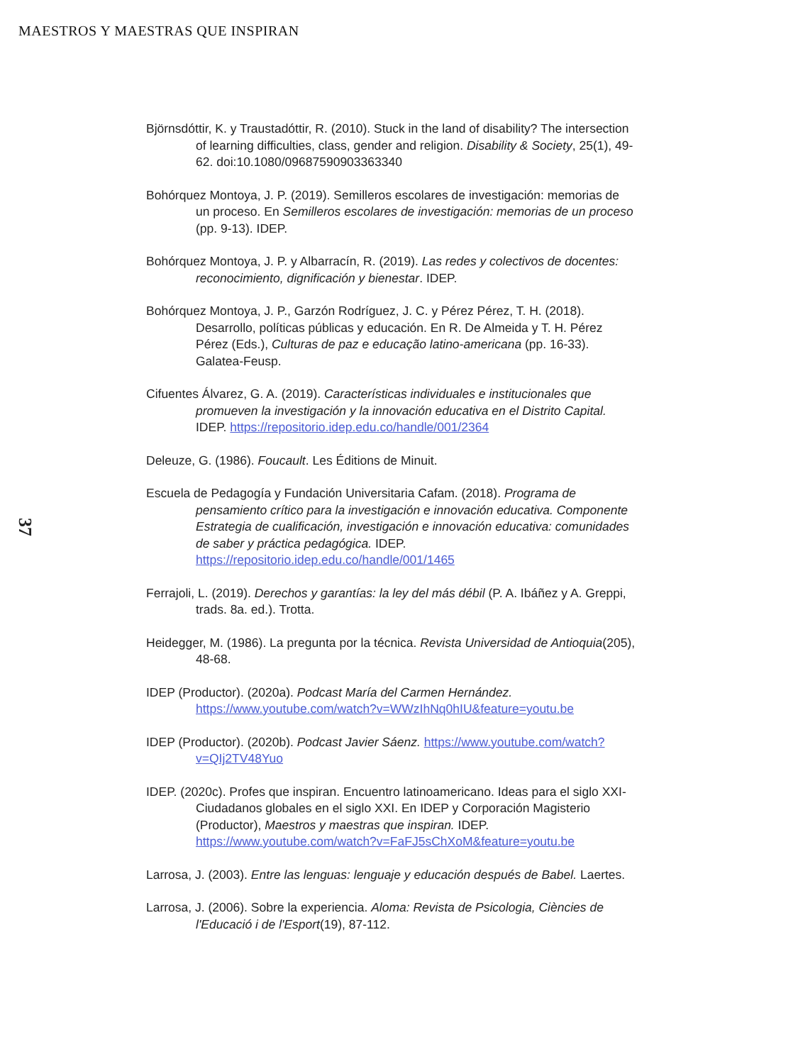MAESTROS Y MAESTRAS QUE INSPIRAN
37
Björnsdóttir, K. y Traustadóttir, R. (2010). Stuck in the land of disability? The intersection of learning difficulties, class, gender and religion. Disability & Society, 25(1), 49-62. doi:10.1080/09687590903363340
Bohórquez Montoya, J. P. (2019). Semilleros escolares de investigación: memorias de un proceso. En Semilleros escolares de investigación: memorias de un proceso (pp. 9-13). IDEP.
Bohórquez Montoya, J. P. y Albarracín, R. (2019). Las redes y colectivos de docentes: reconocimiento, dignificación y bienestar. IDEP.
Bohórquez Montoya, J. P., Garzón Rodríguez, J. C. y Pérez Pérez, T. H. (2018). Desarrollo, políticas públicas y educación. En R. De Almeida y T. H. Pérez Pérez (Eds.), Culturas de paz e educação latino-americana (pp. 16-33). Galatea-Feusp.
Cifuentes Álvarez, G. A. (2019). Características individuales e institucionales que promueven la investigación y la innovación educativa en el Distrito Capital. IDEP. https://repositorio.idep.edu.co/handle/001/2364
Deleuze, G. (1986). Foucault. Les Éditions de Minuit.
Escuela de Pedagogía y Fundación Universitaria Cafam. (2018). Programa de pensamiento crítico para la investigación e innovación educativa. Componente Estrategia de cualificación, investigación e innovación educativa: comunidades de saber y práctica pedagógica. IDEP. https://repositorio.idep.edu.co/handle/001/1465
Ferrajoli, L. (2019). Derechos y garantías: la ley del más débil (P. A. Ibáñez y A. Greppi, trads. 8a. ed.). Trotta.
Heidegger, M. (1986). La pregunta por la técnica. Revista Universidad de Antioquia(205), 48-68.
IDEP (Productor). (2020a). Podcast María del Carmen Hernández. https://www.youtube.com/watch?v=WWzIhNq0hIU&feature=youtu.be
IDEP (Productor). (2020b). Podcast Javier Sáenz. https://www.youtube.com/watch?v=QIj2TV48Yuo
IDEP. (2020c). Profes que inspiran. Encuentro latinoamericano. Ideas para el siglo XXI- Ciudadanos globales en el siglo XXI. En IDEP y Corporación Magisterio (Productor), Maestros y maestras que inspiran. IDEP. https://www.youtube.com/watch?v=FaFJ5sChXoM&feature=youtu.be
Larrosa, J. (2003). Entre las lenguas: lenguaje y educación después de Babel. Laertes.
Larrosa, J. (2006). Sobre la experiencia. Aloma: Revista de Psicologia, Ciències de l'Educació i de l'Esport(19), 87-112.